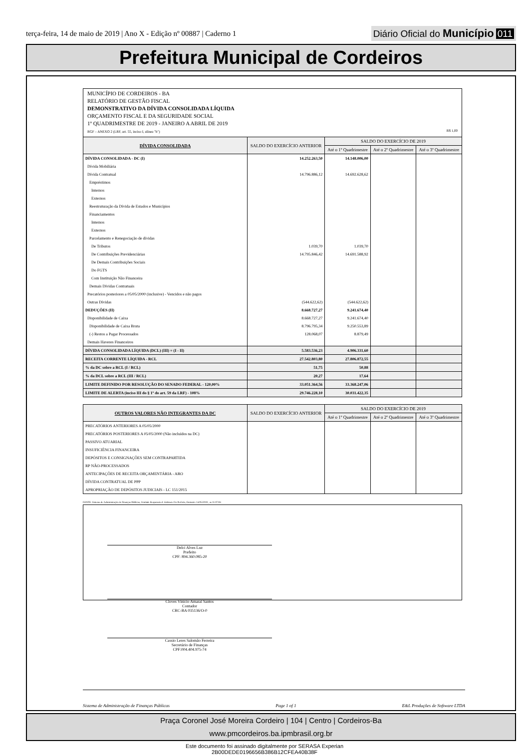terça-feira, 14 de maio de 2019 | Ano X - Edição nº 00887 | Caderno 1
Diário Oficial do Município 011
Prefeitura Municipal de Cordeiros
MUNICÍPIO DE CORDEIROS - BA
RELATÓRIO DE GESTÃO FISCAL
DEMONSTRATIVO DA DÍVIDA CONSOLIDADA LÍQUIDA
ORÇAMENTO FISCAL E DA SEGURIDADE SOCIAL
1º QUADRIMESTRE DE 2019 - JANEIRO A ABRIL DE 2019
RGF – ANEXO 2 (LRF, art. 55, inciso I, alínea "b") R$ 1,00
| DÍVIDA CONSOLIDADA | SALDO DO EXERCÍCIO ANTERIOR | SALDO DO EXERCÍCIO DE 2019 | | |
| --- | --- | --- | --- | --- |
| | | Até o 1º Quadrimestre | Até o 2º Quadrimestre | Até o 3º Quadrimestre |
| DÍVIDA CONSOLIDADA - DC (I) | 14.252.263,50 | 14.148.006,00 | | |
| Dívida Mobiliária | | | | |
| Dívida Contratual | 14.796.886,12 | 14.692.628,62 | | |
| Empréstimos | | | | |
| Internos | | | | |
| Externos | | | | |
| Reestruturação da Dívida de Estados e Municípios | | | | |
| Financiamentos | | | | |
| Internos | | | | |
| Externos | | | | |
| Parcelamento e Renegociação de dívidas | | | | |
| De Tributos | 1.039,70 | 1.039,70 | | |
| De Contribuições Previdenciárias | 14.795.846,42 | 14.691.588,92 | | |
| De Demais Contribuições Sociais | | | | |
| Do FGTS | | | | |
| Com Instituição Não Financeira | | | | |
| Demais Dívidas Contratuais | | | | |
| Precatórios posteriores a 05/05/2000 (inclusive) - Vencidos e não pagos | | | | |
| Outras Dívidas | (544.622,62) | (544.622,62) | | |
| DEDUÇÕES (II) | 8.668.727,27 | 9.241.674,40 | | |
| Disponibilidade de Caixa | 8.668.727,27 | 9.241.674,40 | | |
| Disponibilidade de Caixa Bruta | 8.796.795,34 | 9.250.553,89 | | |
| (-) Restos a Pagar Processados | 128.068,07 | 8.879,49 | | |
| Demais Haveres Financeiros | | | | |
| DÍVIDA CONSOLIDADA LÍQUIDA (DCL) (III) = (I - II) | 5.583.536,23 | 4.906.331,60 | | |
| RECEITA CORRENTE LÍQUIDA - RCL | 27.542.803,80 | 27.806.872,55 | | |
| % da DC sobre a RCL (I / RCL) | 51,75 | 50,88 | | |
| % da DCL sobre a RCL (III / RCL) | 20,27 | 17,64 | | |
| LIMITE DEFINIDO POR RESOLUÇÃO DO SENADO FEDERAL - 120,00% | 33.051.364,56 | 33.368.247,06 | | |
| LIMITE DE ALERTA (inciso III do § 1º do art. 59 da LRF) - 108% | 29.746.228,10 | 30.031.422,35 | | |
| OUTROS VALORES NÃO INTEGRANTES DA DC | SALDO DO EXERCÍCIO ANTERIOR | SALDO DO EXERCÍCIO DE 2019 | | |
| --- | --- | --- | --- | --- |
| | | Até o 1º Quadrimestre | Até o 2º Quadrimestre | Até o 3º Quadrimestre |
| PRECATÓRIOS ANTERIORES A 05/05/2000 | | | | |
| PRECATÓRIOS POSTERIORES A 05/05/2000 (Não incluídos na DC) | | | | |
| PASSIVO ATUARIAL | | | | |
| INSUFICIÊNCIA FINANCEIRA | | | | |
| DEPÓSITOS E CONSIGNAÇÕES SEM CONTRAPARTIDA | | | | |
| RP NÃO-PROCESSADOS | | | | |
| ANTECIPAÇÕES DE RECEITA ORÇAMENTÁRIA - ARO | | | | |
| DÍVIDA CONTRATUAL DE PPP | | | | |
| APROPRIAÇÃO DE DEPÓSITOS JUDICIAIS - LC 151/2015 | | | | |
FONTE: Sistema de Administração de Finanças Públicas, Unidade Responsável: Gabinete Do Prefeito, Emissão: 14/05/2019 , as 11:07:04
Delci Alves Luz
Prefeito
CPF: 894.360.085-20
Cloves Vinicio Amaral Santos
Contador
CRC-BA 035136/O-0
Cassio Leres Salomão Ferreira
Secretário de Finanças
CPF:004.404.975-74
Sistema de Administração de Finanças Públicas Page 1 of 1 E&L Produções de Software LTDA
Praça Coronel José Moreira Cordeiro | 104 | Centro | Cordeiros-Ba
www.pmcordeiros.ba.ipmbrasil.org.br
Este documento foi assinado digitalmente por SERASA Experian
2B00DEDE0196656B386B12CFEA40B38F